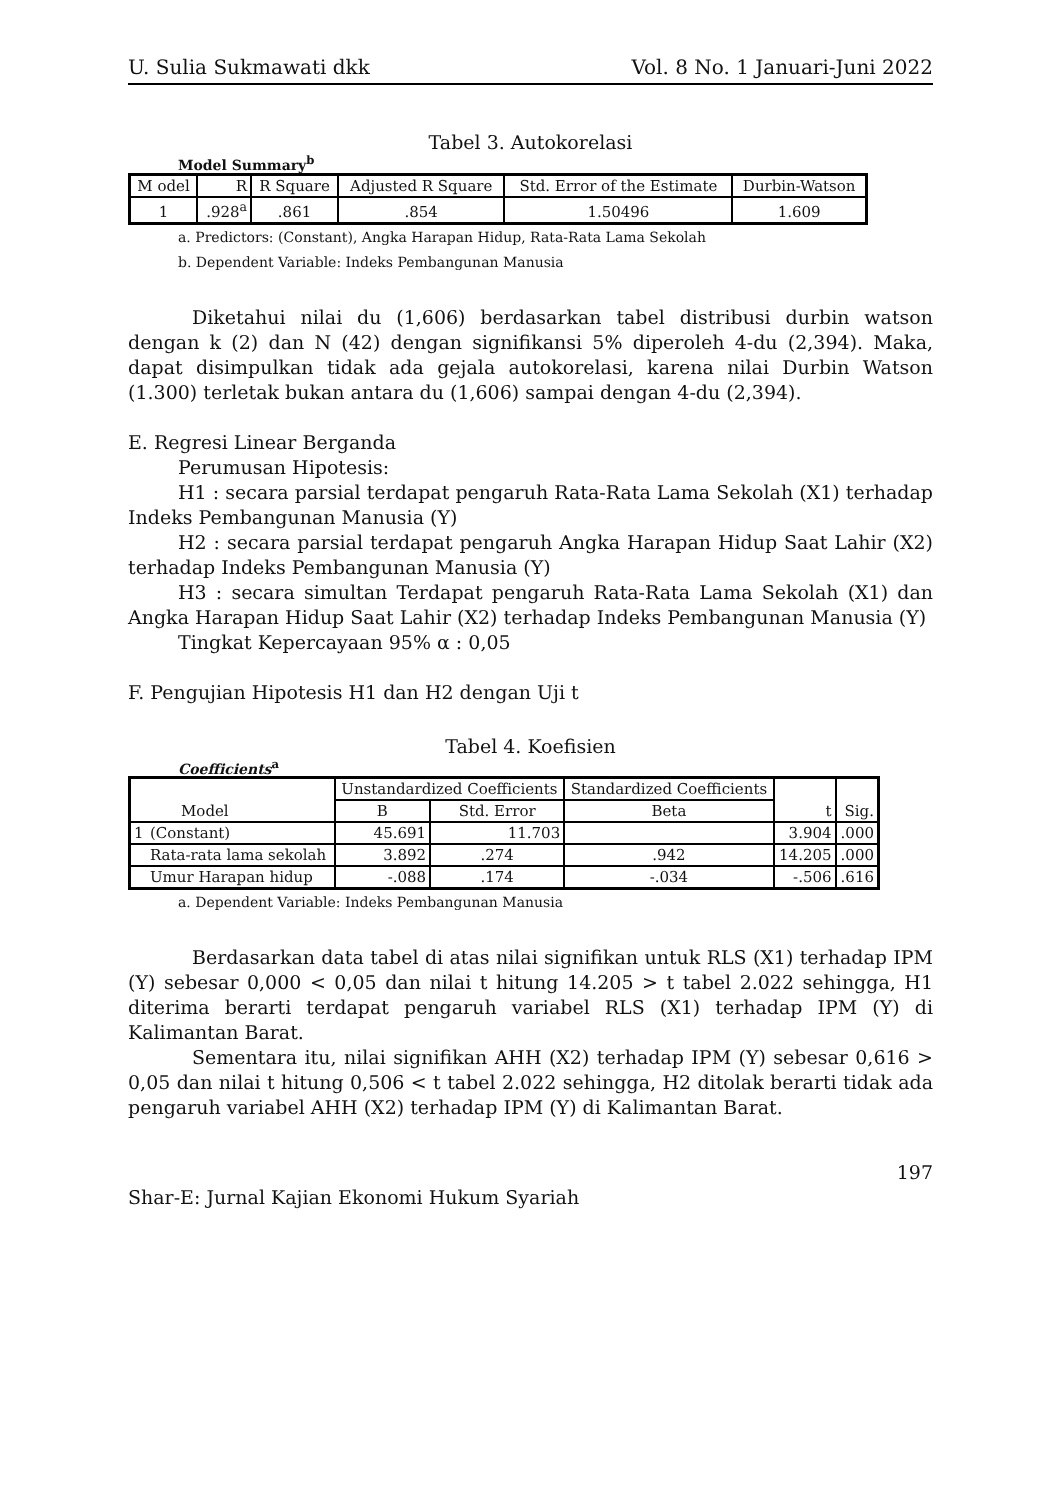U. Sulia Sukmawati dkk Vol. 8 No. 1 Januari-Juni 2022
Tabel 3. Autokorelasi
Model Summary<sup>b</sup>
| M odel | R | R Square | Adjusted R Square | Std. Error of the Estimate | Durbin-Watson |
| --- | --- | --- | --- | --- | --- |
| 1 | .928<sup>a</sup> | .861 | .854 | 1.50496 | 1.609 |
a. Predictors: (Constant), Angka Harapan Hidup, Rata-Rata Lama Sekolah
b. Dependent Variable: Indeks Pembangunan Manusia
Diketahui nilai du (1,606) berdasarkan tabel distribusi durbin watson dengan k (2) dan N (42) dengan signifikansi 5% diperoleh 4-du (2,394). Maka, dapat disimpulkan tidak ada gejala autokorelasi, karena nilai Durbin Watson (1.300) terletak bukan antara du (1,606) sampai dengan 4-du (2,394).
E. Regresi Linear Berganda
Perumusan Hipotesis:
H1 : secara parsial terdapat pengaruh Rata-Rata Lama Sekolah (X1) terhadap Indeks Pembangunan Manusia (Y)
H2 : secara parsial terdapat pengaruh Angka Harapan Hidup Saat Lahir (X2) terhadap Indeks Pembangunan Manusia (Y)
H3 : secara simultan Terdapat pengaruh Rata-Rata Lama Sekolah (X1) dan Angka Harapan Hidup Saat Lahir (X2) terhadap Indeks Pembangunan Manusia (Y)
Tingkat Kepercayaan 95% α : 0,05
F. Pengujian Hipotesis H1 dan H2 dengan Uji t
Tabel 4. Koefisien
Coefficients<sup>a</sup>
| Model | | Unstandardized Coefficients | | Standardized Coefficients | t | Sig. |
| --- | --- | --- | --- | --- | --- | --- |
| | | B | Std. Error | Beta | | |
| 1 | (Constant) | 45.691 | 11.703 | | 3.904 | .000 |
| | Rata-rata lama sekolah | 3.892 | .274 | .942 | 14.205 | .000 |
| | Umur Harapan hidup | -.088 | .174 | -.034 | -.506 | .616 |
a. Dependent Variable: Indeks Pembangunan Manusia
Berdasarkan data tabel di atas nilai signifikan untuk RLS (X1) terhadap IPM (Y) sebesar 0,000 < 0,05 dan nilai t hitung 14.205 > t tabel 2.022 sehingga, H1 diterima berarti terdapat pengaruh variabel RLS (X1) terhadap IPM (Y) di Kalimantan Barat.
Sementara itu, nilai signifikan AHH (X2) terhadap IPM (Y) sebesar 0,616 > 0,05 dan nilai t hitung 0,506 < t tabel 2.022 sehingga, H2 ditolak berarti tidak ada pengaruh variabel AHH (X2) terhadap IPM (Y) di Kalimantan Barat.
197
Shar-E: Jurnal Kajian Ekonomi Hukum Syariah